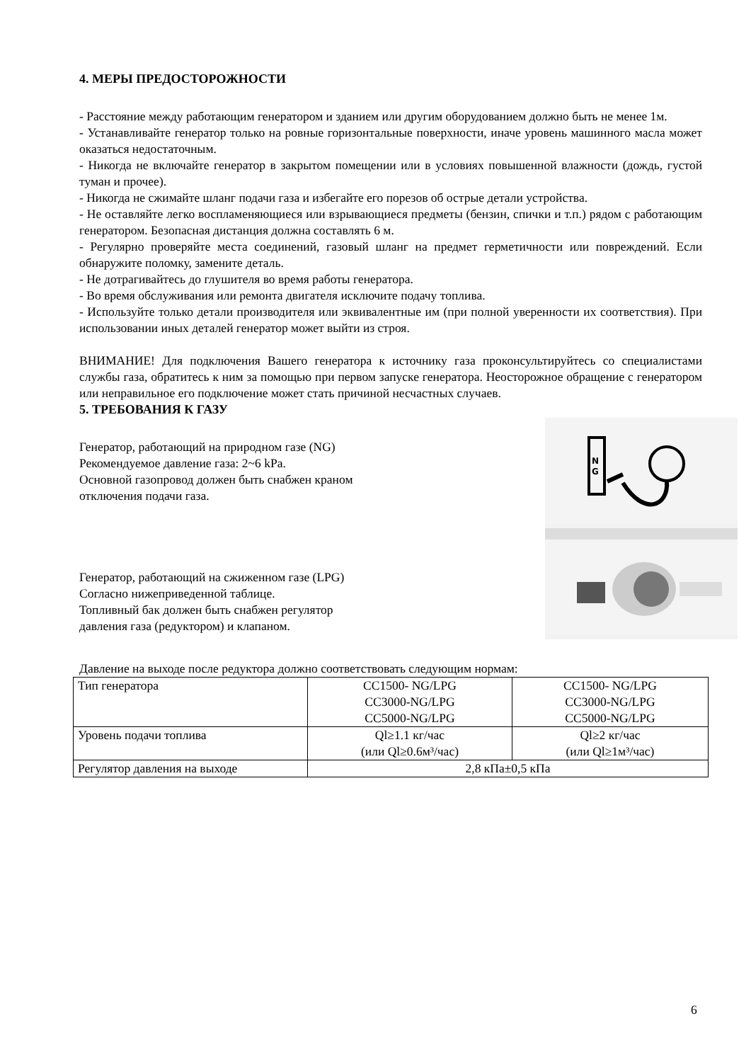4. МЕРЫ ПРЕДОСТОРОЖНОСТИ
- Расстояние между работающим генератором и зданием или другим оборудованием должно быть не менее 1м.
- Устанавливайте генератор только на ровные горизонтальные поверхности, иначе уровень машинного масла может оказаться недостаточным.
- Никогда не включайте генератор в закрытом помещении или в условиях повышенной влажности (дождь, густой туман и прочее).
- Никогда не сжимайте шланг подачи газа и избегайте его порезов об острые детали устройства.
- Не оставляйте легко воспламеняющиеся или взрывающиеся предметы (бензин, спички и т.п.) рядом с работающим генератором. Безопасная дистанция должна составлять 6 м.
- Регулярно проверяйте места соединений, газовый шланг на предмет герметичности или повреждений. Если обнаружите поломку, замените деталь.
- Не дотрагивайтесь до глушителя во время работы генератора.
- Во время обслуживания или ремонта двигателя исключите подачу топлива.
- Используйте только детали производителя или эквивалентные им (при полной уверенности их соответствия). При использовании иных деталей генератор может выйти из строя.
ВНИМАНИЕ! Для подключения Вашего генератора к источнику газа проконсультируйтесь со специалистами службы газа, обратитесь к ним за помощью при первом запуске генератора. Неосторожное обращение с генератором или неправильное его подключение может стать причиной несчастных случаев.
5. ТРЕБОВАНИЯ К ГАЗУ
Генератор, работающий на природном газе (NG)
Рекомендуемое давление газа: 2~6 kPa.
Основной газопровод должен быть снабжен краном
отключения подачи газа.
Генератор, работающий на сжиженном газе (LPG)
Согласно нижеприведенной таблице.
Топливный бак должен быть снабжен регулятор
давления газа (редуктором) и клапаном.
N
G
Давление на выходе после редуктора должно соответствовать следующим нормам:
| Тип генератора | CC1500- NG/LPG CC3000-NG/LPG CC5000-NG/LPG | CC1500- NG/LPG CC3000-NG/LPG CC5000-NG/LPG |
| Уровень подачи топлива | Ql≥1.1 кг/час (или Ql≥0.6м³/час) | Ql≥2 кг/час (или Ql≥1м³/час) |
| Регулятор давления на выходе | 2,8 кПа±0,5 кПа | |
6